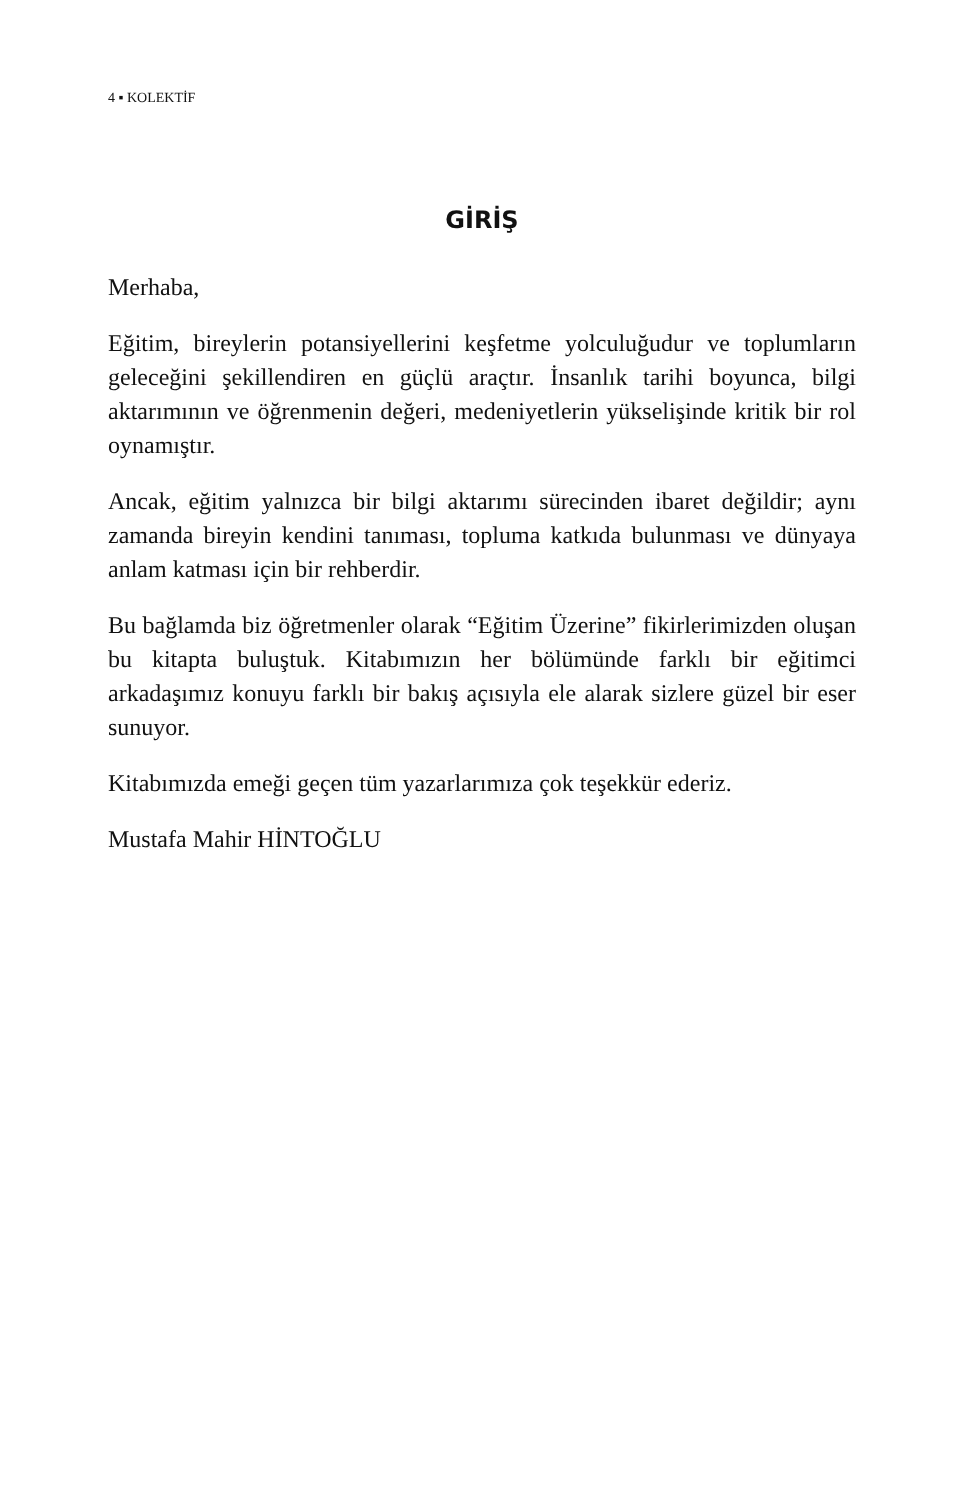4 ▪ KOLEKTİF
GİRİŞ
Merhaba,
Eğitim, bireylerin potansiyellerini keşfetme yolculuğudur ve toplumların geleceğini şekillendiren en güçlü araçtır. İnsanlık tarihi boyunca, bilgi aktarımının ve öğrenmenin değeri, medeniyetlerin yükselişinde kritik bir rol oynamıştır.
Ancak, eğitim yalnızca bir bilgi aktarımı sürecinden ibaret değildir; aynı zamanda bireyin kendini tanıması, topluma katkıda bulunması ve dünyaya anlam katması için bir rehberdir.
Bu bağlamda biz öğretmenler olarak “Eğitim Üzerine” fikirlerimizden oluşan bu kitapta buluştuk. Kitabımızın her bölümünde farklı bir eğitimci arkadaşımız konuyu farklı bir bakış açısıyla ele alarak sizlere güzel bir eser sunuyor.
Kitabımızda emeği geçen tüm yazarlarımıza çok teşekkür ederiz.
Mustafa Mahir HİNTOĞLU